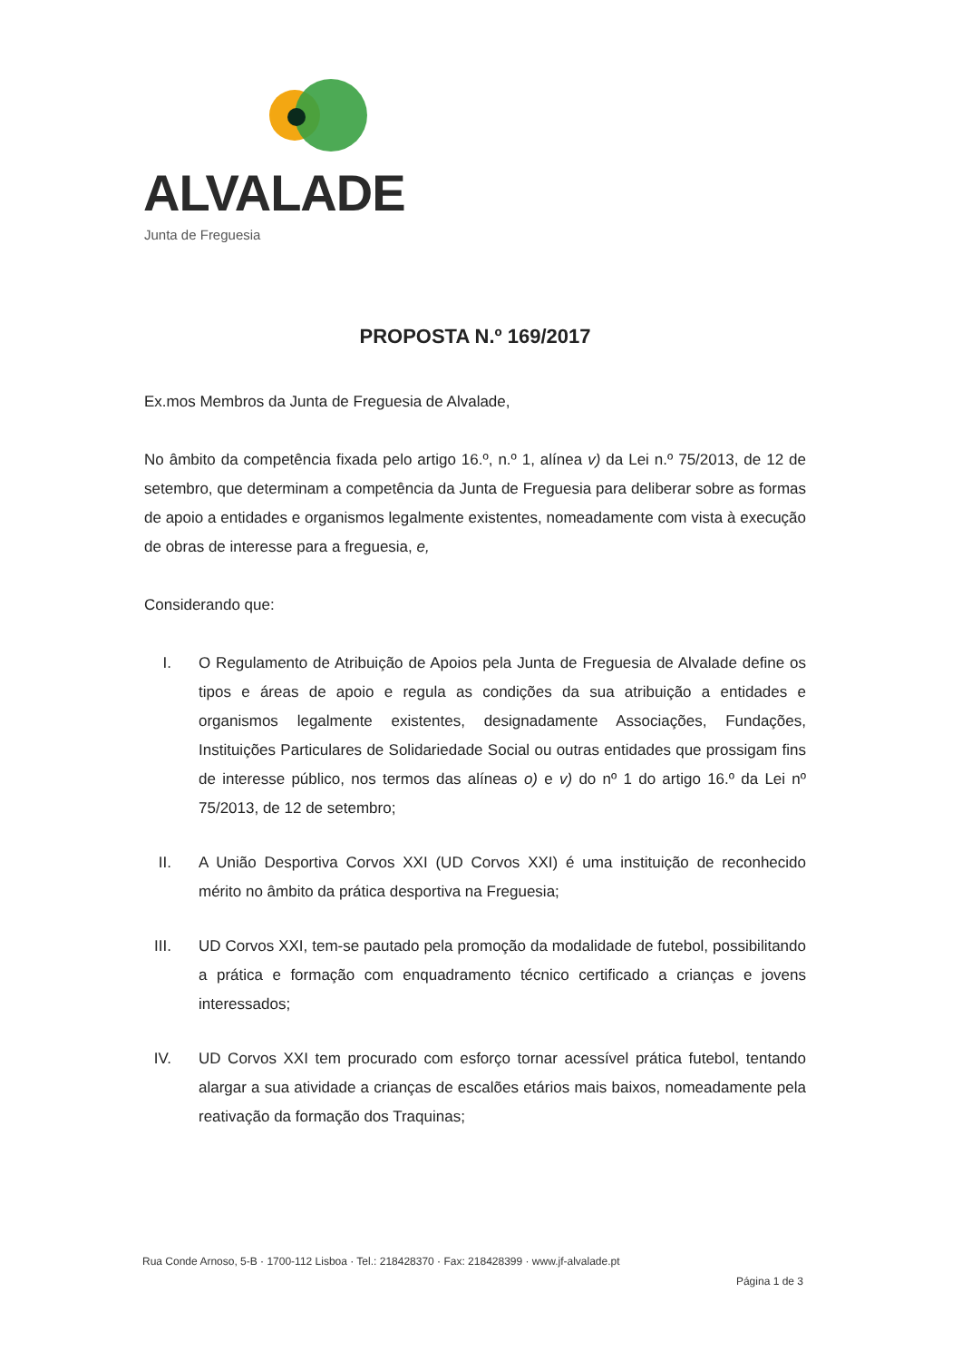ALVALADE
Junta de Freguesia
PROPOSTA N.º 169/2017
Ex.mos Membros da Junta de Freguesia de Alvalade,
No âmbito da competência fixada pelo artigo 16.º, n.º 1, alínea v) da Lei n.º 75/2013, de 12 de setembro, que determinam a competência da Junta de Freguesia para deliberar sobre as formas de apoio a entidades e organismos legalmente existentes, nomeadamente com vista à execução de obras de interesse para a freguesia, e,
Considerando que:
I. O Regulamento de Atribuição de Apoios pela Junta de Freguesia de Alvalade define os tipos e áreas de apoio e regula as condições da sua atribuição a entidades e organismos legalmente existentes, designadamente Associações, Fundações, Instituições Particulares de Solidariedade Social ou outras entidades que prossigam fins de interesse público, nos termos das alíneas o) e v) do nº 1 do artigo 16.º da Lei nº 75/2013, de 12 de setembro;
II. A União Desportiva Corvos XXI (UD Corvos XXI) é uma instituição de reconhecido mérito no âmbito da prática desportiva na Freguesia;
III. UD Corvos XXI, tem-se pautado pela promoção da modalidade de futebol, possibilitando a prática e formação com enquadramento técnico certificado a crianças e jovens interessados;
IV. UD Corvos XXI tem procurado com esforço tornar acessível prática futebol, tentando alargar a sua atividade a crianças de escalões etários mais baixos, nomeadamente pela reativação da formação dos Traquinas;
Rua Conde Arnoso, 5-B · 1700-112 Lisboa · Tel.: 218428370 · Fax: 218428399 · www.jf-alvalade.pt
Página 1 de 3